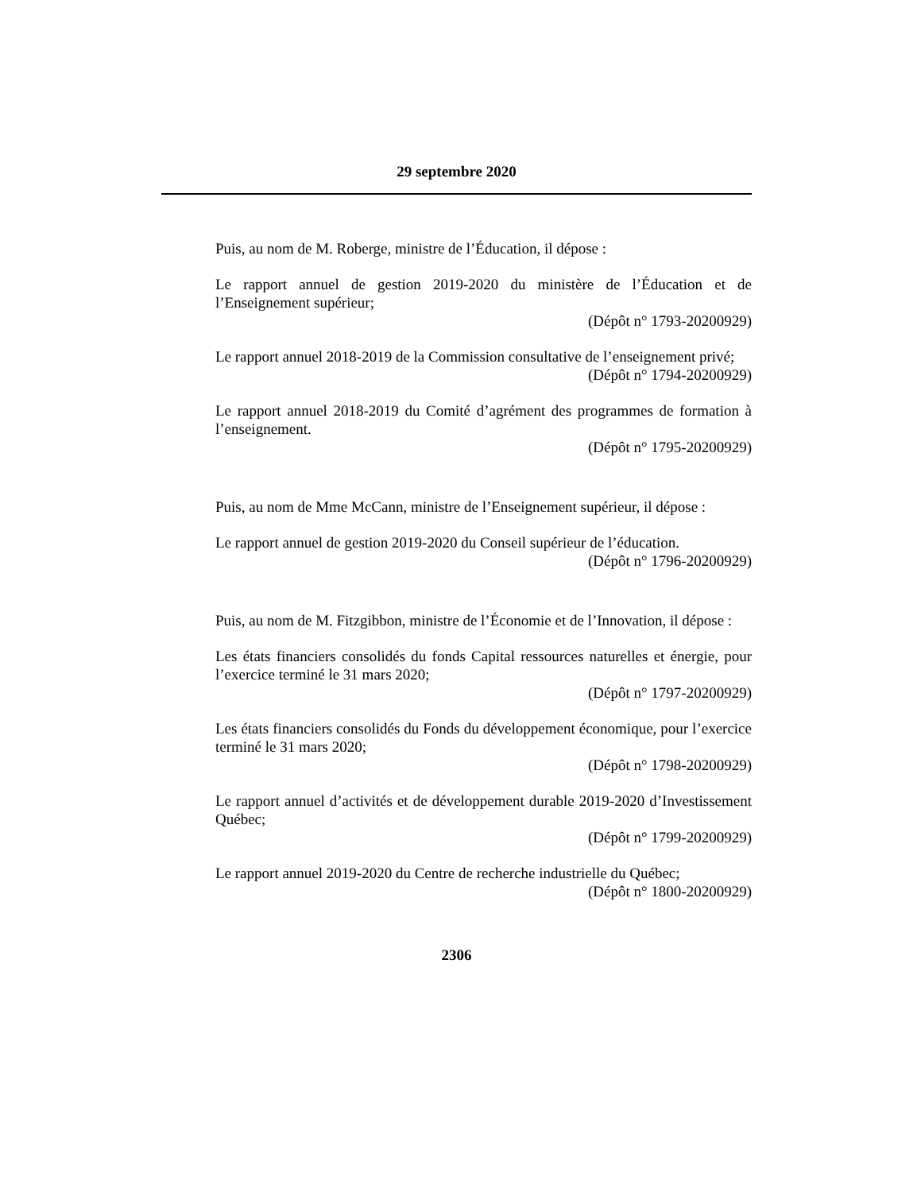29 septembre 2020
Puis, au nom de M. Roberge, ministre de l’Éducation, il dépose :
Le rapport annuel de gestion 2019-2020 du ministère de l’Éducation et de l’Enseignement supérieur;
(Dépôt n° 1793-20200929)
Le rapport annuel 2018-2019 de la Commission consultative de l’enseignement privé;
(Dépôt n° 1794-20200929)
Le rapport annuel 2018-2019 du Comité d’agrément des programmes de formation à l’enseignement.
(Dépôt n° 1795-20200929)
Puis, au nom de Mme McCann, ministre de l’Enseignement supérieur, il dépose :
Le rapport annuel de gestion 2019-2020 du Conseil supérieur de l’éducation.
(Dépôt n° 1796-20200929)
Puis, au nom de M. Fitzgibbon, ministre de l’Économie et de l’Innovation, il dépose :
Les états financiers consolidés du fonds Capital ressources naturelles et énergie, pour l’exercice terminé le 31 mars 2020;
(Dépôt n° 1797-20200929)
Les états financiers consolidés du Fonds du développement économique, pour l’exercice terminé le 31 mars 2020;
(Dépôt n° 1798-20200929)
Le rapport annuel d’activités et de développement durable 2019-2020 d’Investissement Québec;
(Dépôt n° 1799-20200929)
Le rapport annuel 2019-2020 du Centre de recherche industrielle du Québec;
(Dépôt n° 1800-20200929)
2306